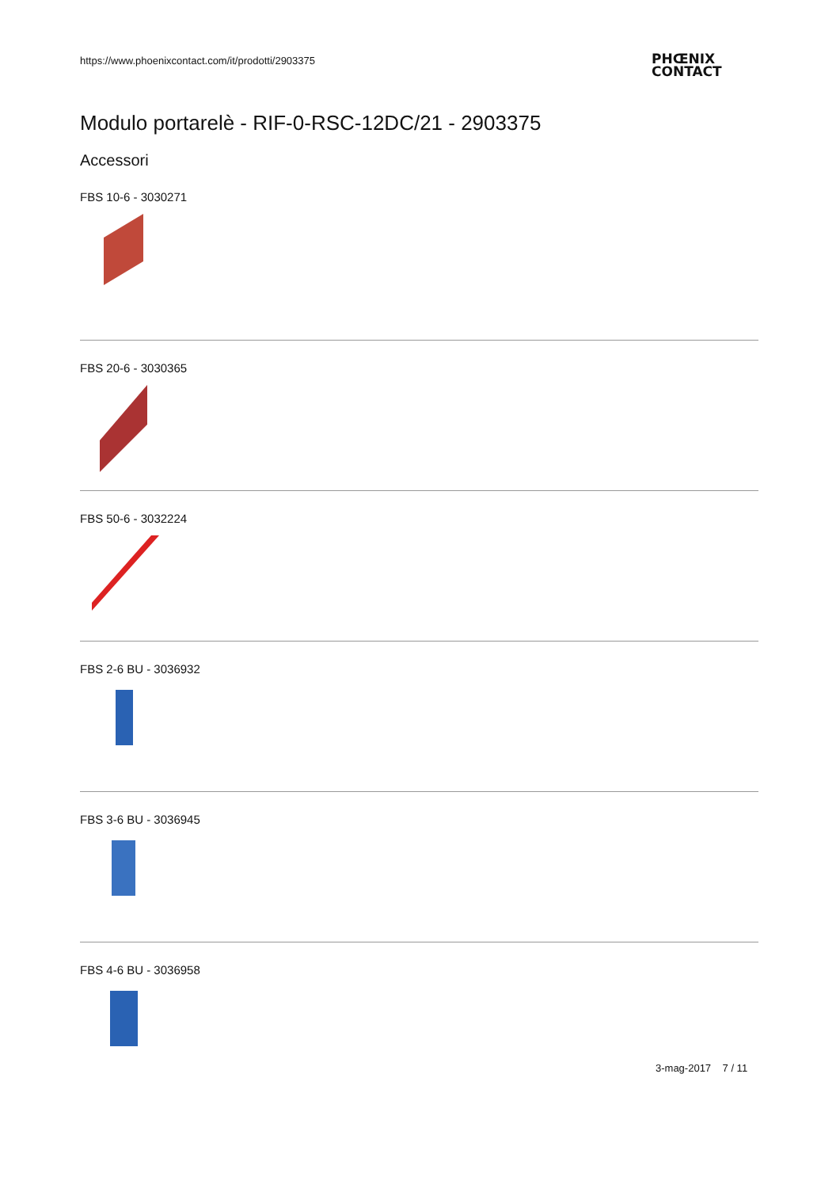https://www.phoenixcontact.com/it/prodotti/2903375
PHŒNIX
CONTACT
Modulo portarelè - RIF-0-RSC-12DC/21 - 2903375
Accessori
FBS 10-6 - 3030271
FBS 20-6 - 3030365
FBS 50-6 - 3032224
FBS 2-6 BU - 3036932
FBS 3-6 BU - 3036945
FBS 4-6 BU - 3036958
3-mag-2017 7 / 11